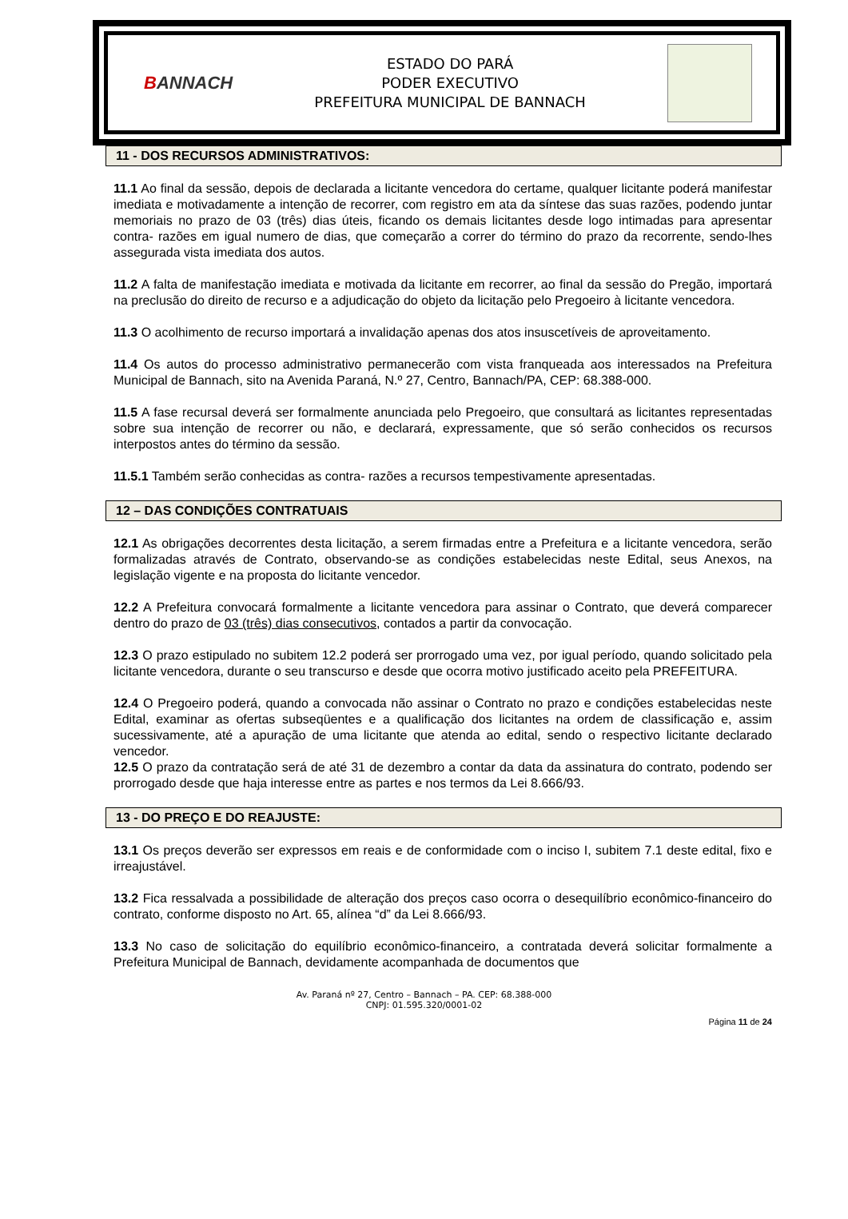BANNACH
ESTADO DO PARÁ
PODER EXECUTIVO
PREFEITURA MUNICIPAL DE BANNACH
11 - DOS RECURSOS ADMINISTRATIVOS:
11.1 Ao final da sessão, depois de declarada a licitante vencedora do certame, qualquer licitante poderá manifestar imediata e motivadamente a intenção de recorrer, com registro em ata da síntese das suas razões, podendo juntar memoriais no prazo de 03 (três) dias úteis, ficando os demais licitantes desde logo intimadas para apresentar contra- razões em igual numero de dias, que começarão a correr do término do prazo da recorrente, sendo-lhes assegurada vista imediata dos autos.
11.2 A falta de manifestação imediata e motivada da licitante em recorrer, ao final da sessão do Pregão, importará na preclusão do direito de recurso e a adjudicação do objeto da licitação pelo Pregoeiro à licitante vencedora.
11.3 O acolhimento de recurso importará a invalidação apenas dos atos insuscetíveis de aproveitamento.
11.4 Os autos do processo administrativo permanecerão com vista franqueada aos interessados na Prefeitura Municipal de Bannach, sito na Avenida Paraná, N.º 27, Centro, Bannach/PA, CEP: 68.388-000.
11.5 A fase recursal deverá ser formalmente anunciada pelo Pregoeiro, que consultará as licitantes representadas sobre sua intenção de recorrer ou não, e declarará, expressamente, que só serão conhecidos os recursos interpostos antes do término da sessão.
11.5.1 Também serão conhecidas as contra- razões a recursos tempestivamente apresentadas.
12 – DAS CONDIÇÕES CONTRATUAIS
12.1 As obrigações decorrentes desta licitação, a serem firmadas entre a Prefeitura e a licitante vencedora, serão formalizadas através de Contrato, observando-se as condições estabelecidas neste Edital, seus Anexos, na legislação vigente e na proposta do licitante vencedor.
12.2 A Prefeitura convocará formalmente a licitante vencedora para assinar o Contrato, que deverá comparecer dentro do prazo de 03 (três) dias consecutivos, contados a partir da convocação.
12.3 O prazo estipulado no subitem 12.2 poderá ser prorrogado uma vez, por igual período, quando solicitado pela licitante vencedora, durante o seu transcurso e desde que ocorra motivo justificado aceito pela PREFEITURA.
12.4 O Pregoeiro poderá, quando a convocada não assinar o Contrato no prazo e condições estabelecidas neste Edital, examinar as ofertas subseqüentes e a qualificação dos licitantes na ordem de classificação e, assim sucessivamente, até a apuração de uma licitante que atenda ao edital, sendo o respectivo licitante declarado vencedor.
12.5 O prazo da contratação será de até 31 de dezembro a contar da data da assinatura do contrato, podendo ser prorrogado desde que haja interesse entre as partes e nos termos da Lei 8.666/93.
13 - DO PREÇO E DO REAJUSTE:
13.1 Os preços deverão ser expressos em reais e de conformidade com o inciso I, subitem 7.1 deste edital, fixo e irreajustável.
13.2 Fica ressalvada a possibilidade de alteração dos preços caso ocorra o desequilíbrio econômico-financeiro do contrato, conforme disposto no Art. 65, alínea “d” da Lei 8.666/93.
13.3 No caso de solicitação do equilíbrio econômico-financeiro, a contratada deverá solicitar formalmente a Prefeitura Municipal de Bannach, devidamente acompanhada de documentos que
Av. Paraná nº 27, Centro – Bannach – PA. CEP: 68.388-000
CNPJ: 01.595.320/0001-02
Página 11 de 24